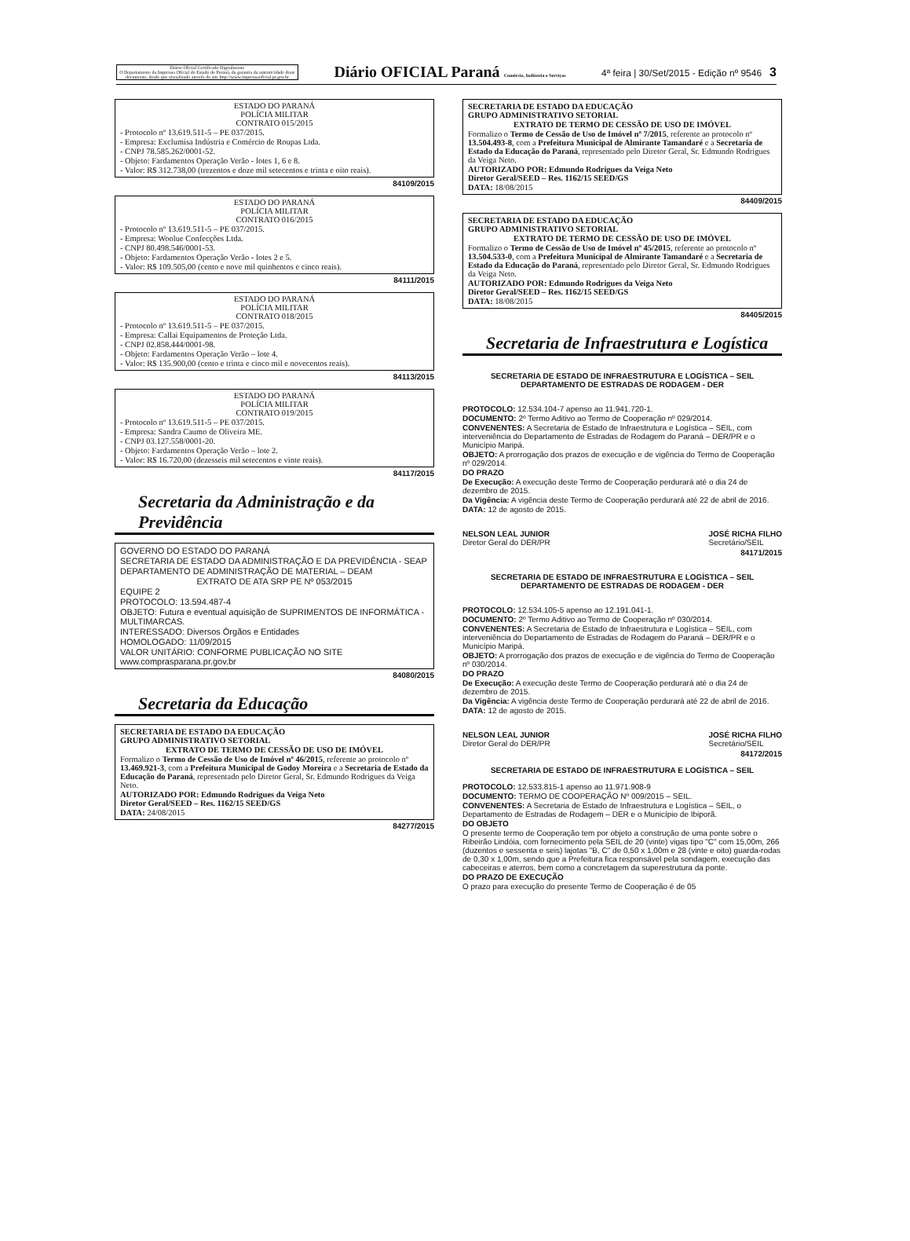Diário Oficial Certificado Digitalmente
O Departamento da Imprensa Oficial do Estado do Paraná, da garantia da autenticidade deste documento, desde que visualizado através do site http://www.imprensaoficial.pr.gov.br
Diário OFICIAL Paraná Comércio, Indústria e Serviços
4ª feira | 30/Set/2015 - Edição nº 9546 3
ESTADO DO PARANÁ
POLÍCIA MILITAR
CONTRATO 015/2015
- Protocolo nº 13.619.511-5 – PE 037/2015.
- Empresa: Exclumisa Indústria e Comércio de Roupas Ltda.
- CNPJ 78.585.262/0001-52.
- Objeto: Fardamentos Operação Verão - lotes 1, 6 e 8.
- Valor: R$ 312.738,00 (trezentos e doze mil setecentos e trinta e oito reais).
84109/2015
ESTADO DO PARANÁ
POLÍCIA MILITAR
CONTRATO 016/2015
- Protocolo nº 13.619.511-5 – PE 037/2015.
- Empresa: Woolue Confecções Ltda.
- CNPJ 80.498.546/0001-53.
- Objeto: Fardamentos Operação Verão - lotes 2 e 5.
- Valor: R$ 109.505,00 (cento e nove mil quinhentos e cinco reais).
84111/2015
ESTADO DO PARANÁ
POLÍCIA MILITAR
CONTRATO 018/2015
- Protocolo nº 13.619.511-5 – PE 037/2015.
- Empresa: Callai Equipamentos de Proteção Ltda.
- CNPJ 02.858.444/0001-98.
- Objeto: Fardamentos Operação Verão – lote 4.
- Valor: R$ 135.900,00 (cento e trinta e cinco mil e novecentos reais).
84113/2015
ESTADO DO PARANÁ
POLÍCIA MILITAR
CONTRATO 019/2015
- Protocolo nº 13.619.511-5 – PE 037/2015.
- Empresa: Sandra Caumo de Oliveira ME.
- CNPJ 03.127.558/0001-20.
- Objeto: Fardamentos Operação Verão – lote 2.
- Valor: R$ 16.720,00 (dezesseis mil setecentos e vinte reais).
84117/2015
Secretaria da Administração e da Previdência
GOVERNO DO ESTADO DO PARANÁ
SECRETARIA DE ESTADO DA ADMINISTRAÇÃO E DA PREVIDÊNCIA - SEAP
DEPARTAMENTO DE ADMINISTRAÇÃO DE MATERIAL – DEAM
EXTRATO DE ATA SRP PE Nº 053/2015
EQUIPE 2
PROTOCOLO: 13.594.487-4
OBJETO: Futura e eventual aquisição de SUPRIMENTOS DE INFORMÁTICA - MULTIMARCAS.
INTERESSADO: Diversos Órgãos e Entidades
HOMOLOGADO: 11/09/2015
VALOR UNITÁRIO: CONFORME PUBLICAÇÃO NO SITE www.comprasparana.pr.gov.br
84080/2015
Secretaria da Educação
SECRETARIA DE ESTADO DA EDUCAÇÃO
GRUPO ADMINISTRATIVO SETORIAL
EXTRATO DE TERMO DE CESSÃO DE USO DE IMÓVEL
Formalizo o Termo de Cessão de Uso de Imóvel nº 46/2015, referente ao protocolo nº 13.469.921-3, com a Prefeitura Municipal de Godoy Moreira e a Secretaria de Estado da Educação do Paraná, representado pelo Diretor Geral, Sr. Edmundo Rodrigues da Veiga Neto.
AUTORIZADO POR: Edmundo Rodrigues da Veiga Neto
Diretor Geral/SEED – Res. 1162/15 SEED/GS
DATA: 24/08/2015
84277/2015
SECRETARIA DE ESTADO DA EDUCAÇÃO
GRUPO ADMINISTRATIVO SETORIAL
EXTRATO DE TERMO DE CESSÃO DE USO DE IMÓVEL
Formalizo o Termo de Cessão de Uso de Imóvel nº 7/2015, referente ao protocolo nº 13.504.493-8, com a Prefeitura Municipal de Almirante Tamandaré e a Secretaria de Estado da Educação do Paraná, representado pelo Diretor Geral, Sr. Edmundo Rodrigues da Veiga Neto.
AUTORIZADO POR: Edmundo Rodrigues da Veiga Neto
Diretor Geral/SEED – Res. 1162/15 SEED/GS
DATA: 18/08/2015
84409/2015
SECRETARIA DE ESTADO DA EDUCAÇÃO
GRUPO ADMINISTRATIVO SETORIAL
EXTRATO DE TERMO DE CESSÃO DE USO DE IMÓVEL
Formalizo o Termo de Cessão de Uso de Imóvel nº 45/2015, referente ao protocolo nº 13.504.533-0, com a Prefeitura Municipal de Almirante Tamandaré e a Secretaria de Estado da Educação do Paraná, representado pelo Diretor Geral, Sr. Edmundo Rodrigues da Veiga Neto.
AUTORIZADO POR: Edmundo Rodrigues da Veiga Neto
Diretor Geral/SEED – Res. 1162/15 SEED/GS
DATA: 18/08/2015
84405/2015
Secretaria de Infraestrutura e Logística
SECRETARIA DE ESTADO DE INFRAESTRUTURA E LOGÍSTICA – SEIL
DEPARTAMENTO DE ESTRADAS DE RODAGEM - DER
PROTOCOLO: 12.534.104-7 apenso ao 11.941.720-1.
DOCUMENTO: 2º Termo Aditivo ao Termo de Cooperação nº 029/2014.
CONVENENTES: A Secretaria de Estado de Infraestrutura e Logística – SEIL, com interveniência do Departamento de Estradas de Rodagem do Paraná – DER/PR e o Município Maripá.
OBJETO: A prorrogação dos prazos de execução e de vigência do Termo de Cooperação nº 029/2014.
DO PRAZO
De Execução: A execução deste Termo de Cooperação perdurará até o dia 24 de dezembro de 2015.
Da Vigência: A vigência deste Termo de Cooperação perdurará até 22 de abril de 2016.
DATA: 12 de agosto de 2015.
NELSON LEAL JUNIOR
Diretor Geral do DER/PR JOSÉ RICHA FILHO
Secretário/SEIL
84171/2015
SECRETARIA DE ESTADO DE INFRAESTRUTURA E LOGÍSTICA – SEIL
DEPARTAMENTO DE ESTRADAS DE RODAGEM - DER
PROTOCOLO: 12.534.105-5 apenso ao 12.191.041-1.
DOCUMENTO: 2º Termo Aditivo ao Termo de Cooperação nº 030/2014.
CONVENENTES: A Secretaria de Estado de Infraestrutura e Logística – SEIL, com interveniência do Departamento de Estradas de Rodagem do Paraná – DER/PR e o Município Maripá.
OBJETO: A prorrogação dos prazos de execução e de vigência do Termo de Cooperação nº 030/2014.
DO PRAZO
De Execução: A execução deste Termo de Cooperação perdurará até o dia 24 de dezembro de 2015.
Da Vigência: A vigência deste Termo de Cooperação perdurará até 22 de abril de 2016.
DATA: 12 de agosto de 2015.
NELSON LEAL JUNIOR
Diretor Geral do DER/PR JOSÉ RICHA FILHO
Secretário/SEIL
84172/2015
SECRETARIA DE ESTADO DE INFRAESTRUTURA E LOGÍSTICA – SEIL
PROTOCOLO: 12.533.815-1 apenso ao 11.971.908-9
DOCUMENTO: TERMO DE COOPERAÇÃO Nº 009/2015 – SEIL.
CONVENENTES: A Secretaria de Estado de Infraestrutura e Logística – SEIL, o Departamento de Estradas de Rodagem – DER e o Município de Ibiporã.
DO OBJETO
O presente termo de Cooperação tem por objeto a construção de uma ponte sobre o Ribeirão Lindóia, com fornecimento pela SEIL de 20 (vinte) vigas tipo "C" com 15,00m, 266 (duzentos e sessenta e seis) lajotas "B, C" de 0,50 x 1,00m e 28 (vinte e oito) guarda-rodas de 0,30 x 1,00m, sendo que a Prefeitura fica responsável pela sondagem, execução das cabeceiras e aterros, bem como a concretagem da superestrutura da ponte.
DO PRAZO DE EXECUÇÃO
O prazo para execução do presente Termo de Cooperação é de 05